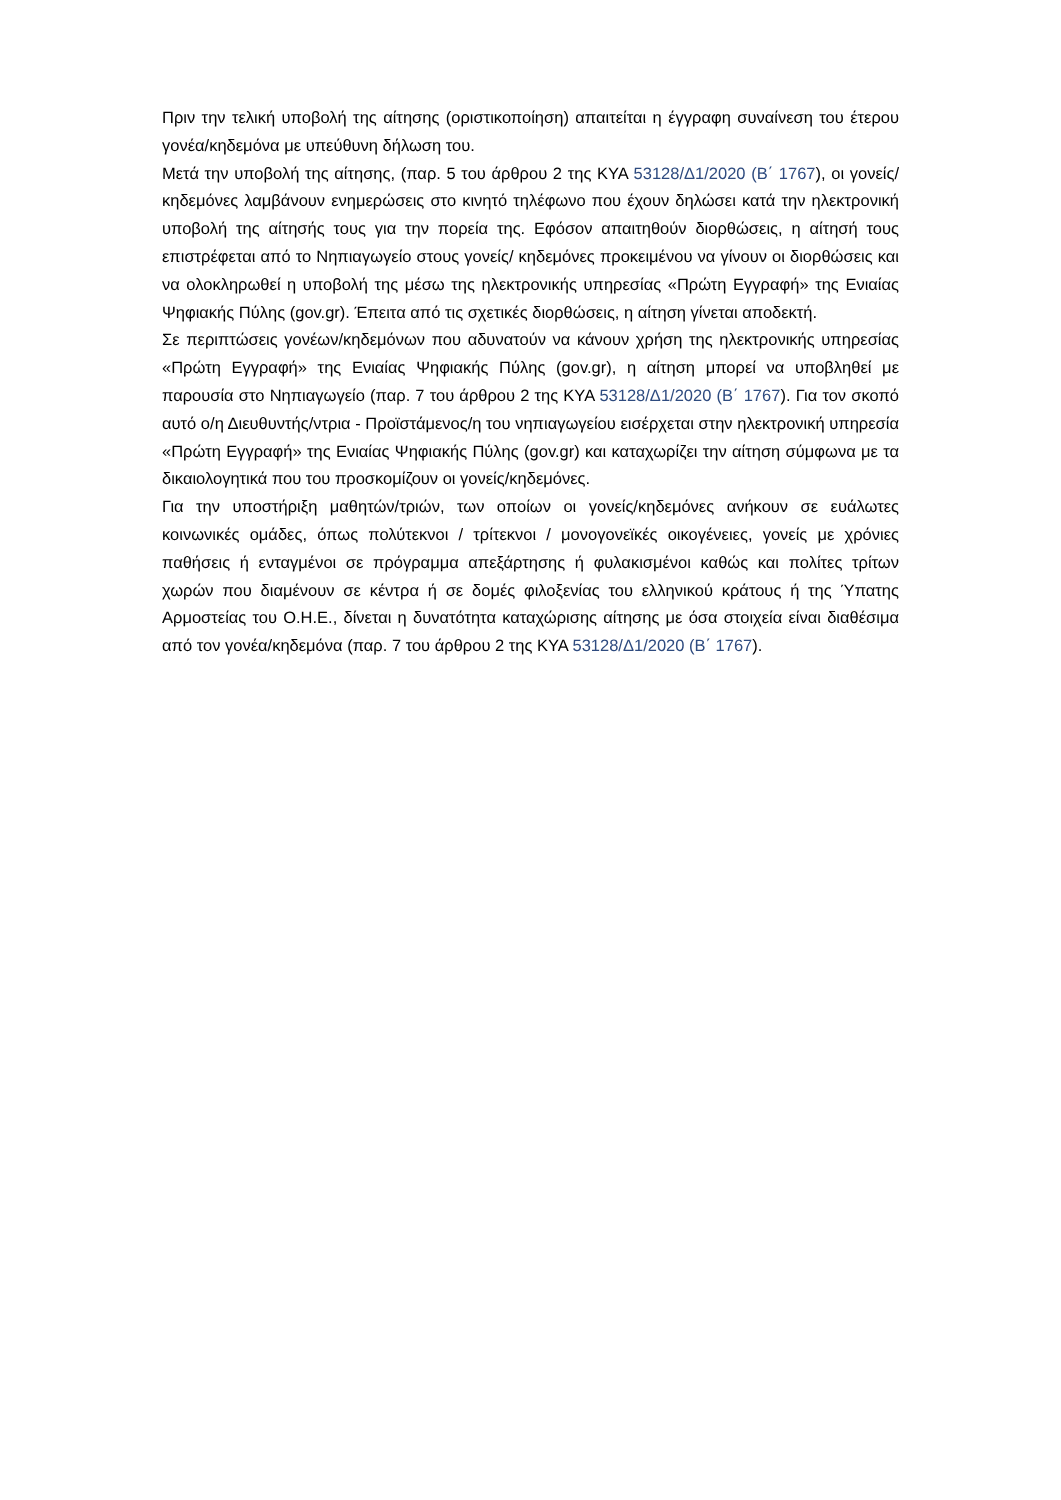Πριν την τελική υποβολή της αίτησης (οριστικοποίηση) απαιτείται η έγγραφη συναίνεση του έτερου γονέα/κηδεμόνα με υπεύθυνη δήλωση του.
Μετά την υποβολή της αίτησης, (παρ. 5 του άρθρου 2 της ΚΥΑ 53128/Δ1/2020 (Β΄ 1767), οι γονείς/κηδεμόνες λαμβάνουν ενημερώσεις στο κινητό τηλέφωνο που έχουν δηλώσει κατά την ηλεκτρονική υποβολή της αίτησής τους για την πορεία της. Εφόσον απαιτηθούν διορθώσεις, η αίτησή τους επιστρέφεται από το Νηπιαγωγείο στους γονείς/ κηδεμόνες προκειμένου να γίνουν οι διορθώσεις και να ολοκληρωθεί η υποβολή της μέσω της ηλεκτρονικής υπηρεσίας «Πρώτη Εγγραφή» της Ενιαίας Ψηφιακής Πύλης (gov.gr). Έπειτα από τις σχετικές διορθώσεις, η αίτηση γίνεται αποδεκτή.
Σε περιπτώσεις γονέων/κηδεμόνων που αδυνατούν να κάνουν χρήση της ηλεκτρονικής υπηρεσίας «Πρώτη Εγγραφή» της Ενιαίας Ψηφιακής Πύλης (gov.gr), η αίτηση μπορεί να υποβληθεί με παρουσία στο Νηπιαγωγείο (παρ. 7 του άρθρου 2 της ΚΥΑ 53128/Δ1/2020 (Β΄ 1767). Για τον σκοπό αυτό ο/η Διευθυντής/ντρια - Προϊστάμενος/η του νηπιαγωγείου εισέρχεται στην ηλεκτρονική υπηρεσία «Πρώτη Εγγραφή» της Ενιαίας Ψηφιακής Πύλης (gov.gr) και καταχωρίζει την αίτηση σύμφωνα με τα δικαιολογητικά που του προσκομίζουν οι γονείς/κηδεμόνες.
Για την υποστήριξη μαθητών/τριών, των οποίων οι γονείς/κηδεμόνες ανήκουν σε ευάλωτες κοινωνικές ομάδες, όπως πολύτεκνοι / τρίτεκνοι / μονογονεϊκές οικογένειες, γονείς με χρόνιες παθήσεις ή ενταγμένοι σε πρόγραμμα απεξάρτησης ή φυλακισμένοι καθώς και πολίτες τρίτων χωρών που διαμένουν σε κέντρα ή σε δομές φιλοξενίας του ελληνικού κράτους ή της Ύπατης Αρμοστείας του Ο.Η.Ε., δίνεται η δυνατότητα καταχώρισης αίτησης με όσα στοιχεία είναι διαθέσιμα από τον γονέα/κηδεμόνα (παρ. 7 του άρθρου 2 της ΚΥΑ 53128/Δ1/2020 (Β΄ 1767).